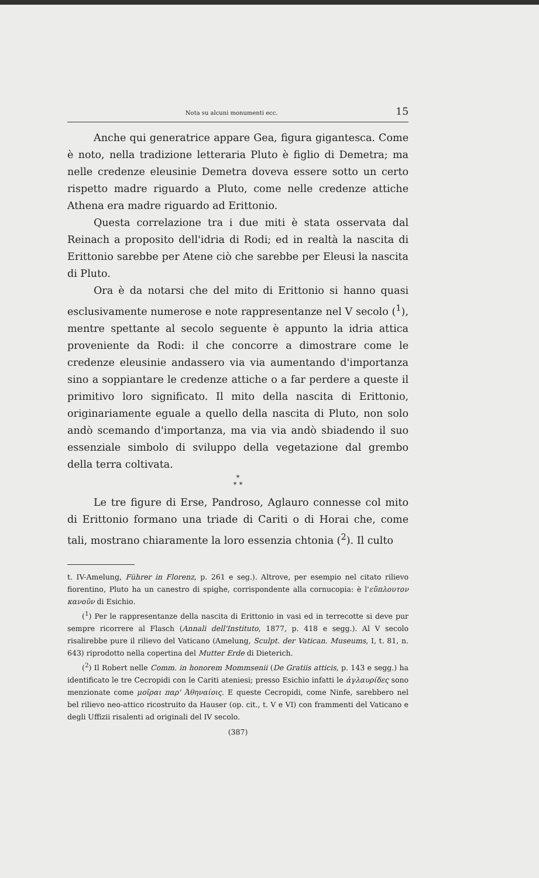Nota su alcuni monumenti ecc. 15
Anche qui generatrice appare Gea, figura gigantesca. Come è noto, nella tradizione letteraria Pluto è figlio di Demetra; ma nelle credenze eleusinie Demetra doveva essere sotto un certo rispetto madre riguardo a Pluto, come nelle credenze attiche Athena era madre riguardo ad Erittonio.
Questa correlazione tra i due miti è stata osservata dal Reinach a proposito dell'idria di Rodi; ed in realtà la nascita di Erittonio sarebbe per Atene ciò che sarebbe per Eleusi la nascita di Pluto.
Ora è da notarsi che del mito di Erittonio si hanno quasi esclusivamente numerose e note rappresentanze nel V secolo (<sup>1</sup>), mentre spettante al secolo seguente è appunto la idria attica proveniente da Rodi: il che concorre a dimostrare come le credenze eleusinie andassero via via aumentando d'importanza sino a soppiantare le credenze attiche o a far perdere a queste il primitivo loro significato. Il mito della nascita di Erittonio, originariamente eguale a quello della nascita di Pluto, non solo andò scemando d'importanza, ma via via andò sbiadendo il suo essenziale simbolo di sviluppo della vegetazione dal grembo della terra coltivata.
*
* *
Le tre figure di Erse, Pandroso, Aglauro connesse col mito di Erittonio formano una triade di Cariti o di Horai che, come tali, mostrano chiaramente la loro essenzia chtonia (<sup>2</sup>). Il culto
t. IV-Amelung, Führer in Florenz, p. 261 e seg.). Altrove, per esempio nel citato rilievo fiorentino, Pluto ha un canestro di spighe, corrispondente alla cornucopia: è l'εὔπλουτον κανοῦν di Esichio.
(<sup>1</sup>) Per le rappresentanze della nascita di Erittonio in vasi ed in terrecotte si deve pur sempre ricorrere al Flasch (Annali dell'Instituto, 1877, p. 418 e segg.). Al V secolo risalirebbe pure il rilievo del Vaticano (Amelung, Sculpt. der Vatican. Museums, I, t. 81, n. 643) riprodotto nella copertina del Mutter Erde di Dieterich.
(<sup>2</sup>) Il Robert nelle Comm. in honorem Mommsenii (De Gratiis atticis, p. 143 e segg.) ha identificato le tre Cecropidi con le Cariti ateniesi; presso Esichio infatti le ἀγλαυρίδες sono menzionate come μοῖραι παρ' Ἀθηναίοις. E queste Cecropidi, come Ninfe, sarebbero nel bel rilievo neo-attico ricostruito da Hauser (op. cit., t. V e VI) con frammenti del Vaticano e degli Uffizii risalenti ad originali del IV secolo.
(387)